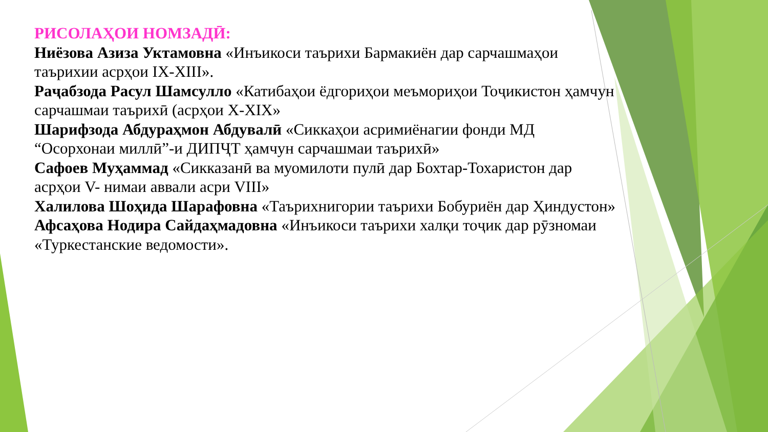РИСОЛАҲОИ НОМЗАДӢ:
Ниёзова Азиза Уктамовна «Инъикоси таърихи Бармакиён дар сарчашмаҳои таърихии асрҳои IX-XIII».
Раҷабзода Расул Шамсулло «Катибаҳои ёдгориҳои меъмориҳои Тоҷикистон ҳамчун сарчашмаи таърихӣ (асрҳои X-XIX»
Шарифзода Абдураҳмон Абдувалӣ «Сиккаҳои асримиёнагии фонди МД “Осорхонаи миллӣ”-и ДИПҶТ ҳамчун сарчашмаи таърихӣ»
Сафоев Муҳаммад «Сикказанӣ ва муомилоти пулӣ дар Бохтар-Тохаристон дар асрҳои V- нимаи аввали асри VIII»
Халилова Шоҳида Шарафовна «Таърихнигории таърихи Бобуриён дар Ҳиндустон»
Афсаҳова Нодира Сайдаҳмадовна «Инъикоси таърихи халқи тоҷик дар рӯзномаи «Туркестанские ведомости».